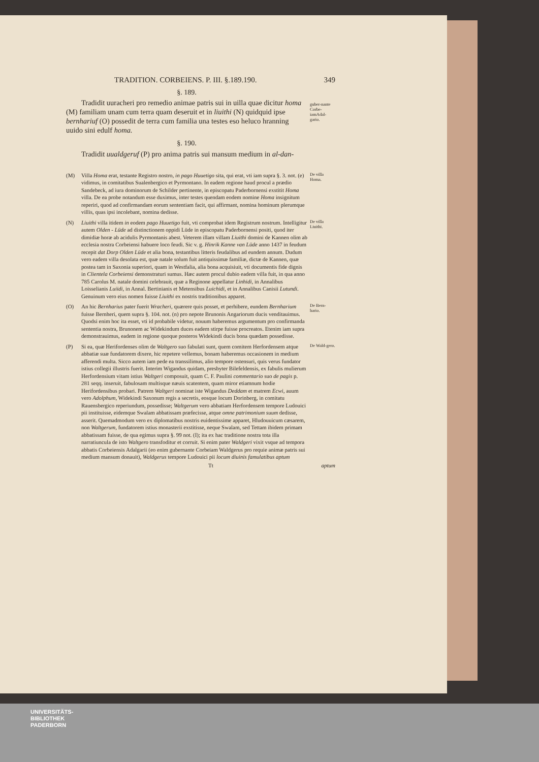TRADITION. CORBEIENS. P. III. §.189.190. 349
§. 189.
Tradidit uuracheri pro remedio animae patris sui in uilla quae dicitur homa (M) familiam unam cum terra quam deseruit et in liuithi (N) quidquid ipse bernhariuf (O) possedit de terra cum familia una testes eso heluco hranning uuido sini edulf homa.
§. 190.
Tradidit uualdgeruf (P) pro anima patris sui mansum medium in al-dan-
guber-nante Corbe-iamAdal-gario.
(M) Villa Homa erat, testante Registro nostro, in pago Huuetigo sita, qui erat, vti iam supra §. 3. not. (e) vidimus, in comitatibus Sualenbergico et Pyrmontano. In eadem regione haud procul a prædio Sandebeck, ad iura dominorum de Schilder pertinente, in episcopatu Paderbornensi exstitit Homa villa. De ea probe notandum esse duximus, inter testes quendam eodem nomine Homa insignitum reperiri, quod ad confirmandam eorum sententiam facit, qui affirmant, nomina hominum plerumque villis, quas ipsi incolebant, nomina dedisse.
De villa Homa.
(N) Liuithi villa itidem in eodem pago Huuetigo fuit, vti comprobat idem Registrum nostrum. Intelligitur autem Olden - Lüde ad distinctionem oppidi Lüde in episcopatu Paderbornensi positi, quod iter dimidiæ horæ ab acidulis Pyrmontanis abest. Veterem illam villam Liuithi domini de Kannen olim ab ecclesia nostra Corbeiensi habuere loco feudi. Sic v. g. Hinrik Kanne van Lüde anno 1437 in feudum recepit dat Dorp Olden Lüde et alia bona, testantibus litteris feudalibus ad eundem annum. Dudum vero eadem villa desolata est, quæ natale solum fuit antiquissimæ familiæ, dictæ de Kannen, quæ postea tam in Saxonia superiori, quam in Westfalia, alia bona acquisiuit, vti documentis fide dignis in Clientela Corbeiensi demonstraturi sumus. Hæc autem procul dubio eadem villa fuit, in qua anno 785 Carolus M. natale domini celebrauit, quæ a Reginone appellatur Linhidi, in Annalibus Loisselianis Luiidi, in Annal. Bertinianis et Metensibus Luichidi, et in Annalibus Canisii Lutundi. Genuinum vero eius nomen fuisse Liuithi ex nostris traditionibus apparet.
De villa Liuithi.
(O) An hic Bernharius pater fuerit Wracheri, quærere quis posset, et perhibere, eundem Bernharium fuisse Bernheri, quem supra §. 104. not. (n) pro nepote Brunonis Angariorum ducis venditauimus. Quodsi enim hoc ita esset, vti id probabile videtur, nouum haberemus argumentum pro confirmanda sententia nostra, Brunonem ac Widekindum duces eadem stirpe fuisse procreatos. Etenim iam supra demonstrauimus, eadem in regione quoque posteros Widekindi ducis bona quædam possedisse.
De Bern-hario.
(P) Si ea, quæ Herifordenses olim de Waltgero suo fabulati sunt, quem comitem Herfordensem atque abbatiæ suæ fundatorem dixere, hic repetere vellemus, bonam haberemus occasionem in medium afferendi multa. Sicco autem iam pede ea transsilimus, alio tempore ostensuri, quis verus fundator istius collegii illustris fuerit. Interim Wigandus quidam, presbyter Bilefeldensis, ex fabulis mulierum Herfordensium vitam istius Waltgeri composuit, quam C. F. Paulini commentario suo de pagis p. 281 seqq. inseruit, fabulosam multisque næuis scatentem, quam miror etiamnum hodie Herifordensibus probari. Patrem Waltgeri nominat iste Wigandus Deddam et matrem Ecwi, auum vero Adolphum, Widekindi Saxonum regis a secretis, eosque locum Dorinberg, in comitatu Rauensbergico reperiundum, possedisse; Waltgerum vero abbatiam Herfordensem tempore Ludouici pii instituisse, eidemque Swalam abbatissam præfecisse, atque omne patrimonium suum dedisse, asserit. Quemadmodum vero ex diplomatibus nostris euidentissime apparet, Hludouuicum cæsarem, non Waltgerum, fundatorem istius monasterii exstitisse, neque Swalam, sed Tettam ibidem primam abbatissam fuisse, de qua egimus supra §. 99 not. (I); ita ex hac traditione nostra tota illa narratiuncula de isto Waltgero transfoditur et corruit. Si enim pater Waldgeri vixit vsque ad tempora abbatis Corbeiensis Adalgarii (eo enim gubernante Corbeiam Waldgerus pro requie animæ patris sui medium mansum donauit), Waldgerus tempore Ludouici pii locum diuinis famulatibus aptum
De Wald-gero.
Tt aptum
UNIVERSITÄTS-
BIBLIOTHEK
PADERBORN